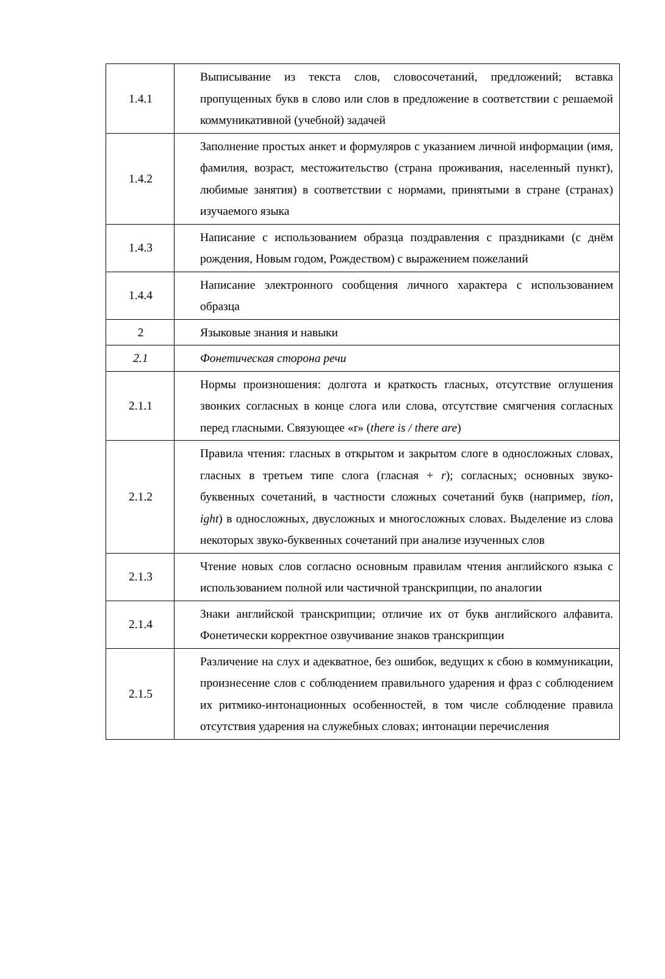| 1.4.1 | Выписывание из текста слов, словосочетаний, предложений; вставка пропущенных букв в слово или слов в предложение в соответствии с решаемой коммуникативной (учебной) задачей |
| 1.4.2 | Заполнение простых анкет и формуляров с указанием личной информации (имя, фамилия, возраст, местожительство (страна проживания, населенный пункт), любимые занятия) в соответствии с нормами, принятыми в стране (странах) изучаемого языка |
| 1.4.3 | Написание с использованием образца поздравления с праздниками (с днём рождения, Новым годом, Рождеством) с выражением пожеланий |
| 1.4.4 | Написание электронного сообщения личного характера с использованием образца |
| 2 | Языковые знания и навыки |
| 2.1 | Фонетическая сторона речи |
| 2.1.1 | Нормы произношения: долгота и краткость гласных, отсутствие оглушения звонких согласных в конце слога или слова, отсутствие смягчения согласных перед гласными. Связующее «r» ( there is / there are ) |
| 2.1.2 | Правила чтения: гласных в открытом и закрытом слоге в односложных словах, гласных в третьем типе слога (гласная + r ); согласных; основных звуко-буквенных сочетаний, в частности сложных сочетаний букв (например, tion , ight ) в односложных, двусложных и многосложных словах. Выделение из слова некоторых звуко-буквенных сочетаний при анализе изученных слов |
| 2.1.3 | Чтение новых слов согласно основным правилам чтения английского языка с использованием полной или частичной транскрипции, по аналогии |
| 2.1.4 | Знаки английской транскрипции; отличие их от букв английского алфавита. Фонетически корректное озвучивание знаков транскрипции |
| 2.1.5 | Различение на слух и адекватное, без ошибок, ведущих к сбою в коммуникации, произнесение слов с соблюдением правильного ударения и фраз с соблюдением их ритмико-интонационных особенностей, в том числе соблюдение правила отсутствия ударения на служебных словах; интонации перечисления |